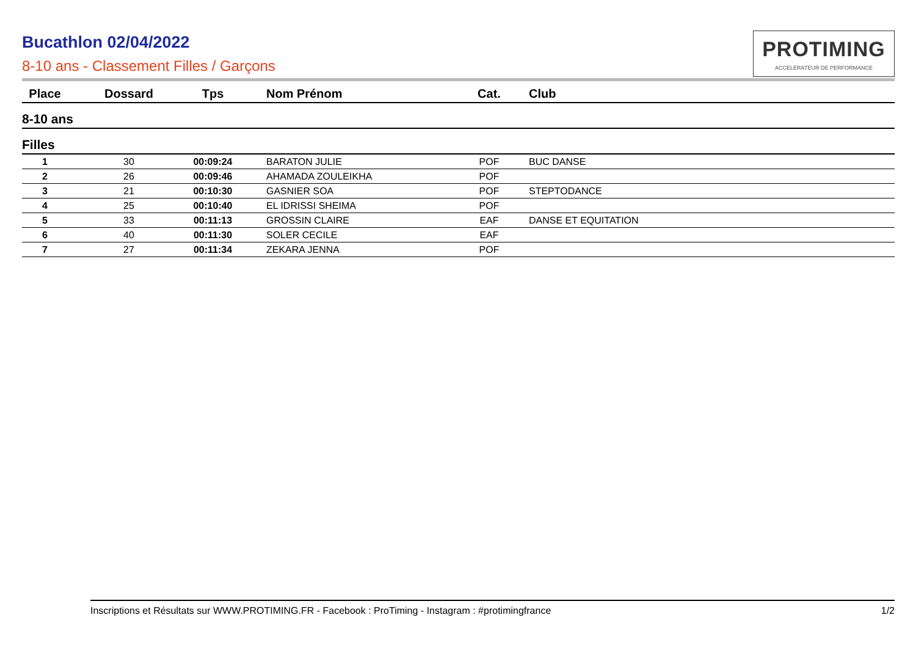Bucathlon 02/04/2022
8-10 ans - Classement Filles / Garçons
PROTIMING
ACCELERATEUR DE PERFORMANCE
| Place | Dossard | Tps | Nom Prénom | Cat. | Club |
| --- | --- | --- | --- | --- | --- |
| 8-10 ans | | | | | |
| Filles | | | | | |
| 1 | 30 | 00:09:24 | BARATON JULIE | POF | BUC DANSE |
| 2 | 26 | 00:09:46 | AHAMADA ZOULEIKHA | POF | |
| 3 | 21 | 00:10:30 | GASNIER SOA | POF | STEPTODANCE |
| 4 | 25 | 00:10:40 | EL IDRISSI SHEIMA | POF | |
| 5 | 33 | 00:11:13 | GROSSIN CLAIRE | EAF | DANSE ET EQUITATION |
| 6 | 40 | 00:11:30 | SOLER CECILE | EAF | |
| 7 | 27 | 00:11:34 | ZEKARA JENNA | POF | |
Inscriptions et Résultats sur WWW.PROTIMING.FR - Facebook : ProTiming - Instagram : #protimingfrance 1/2